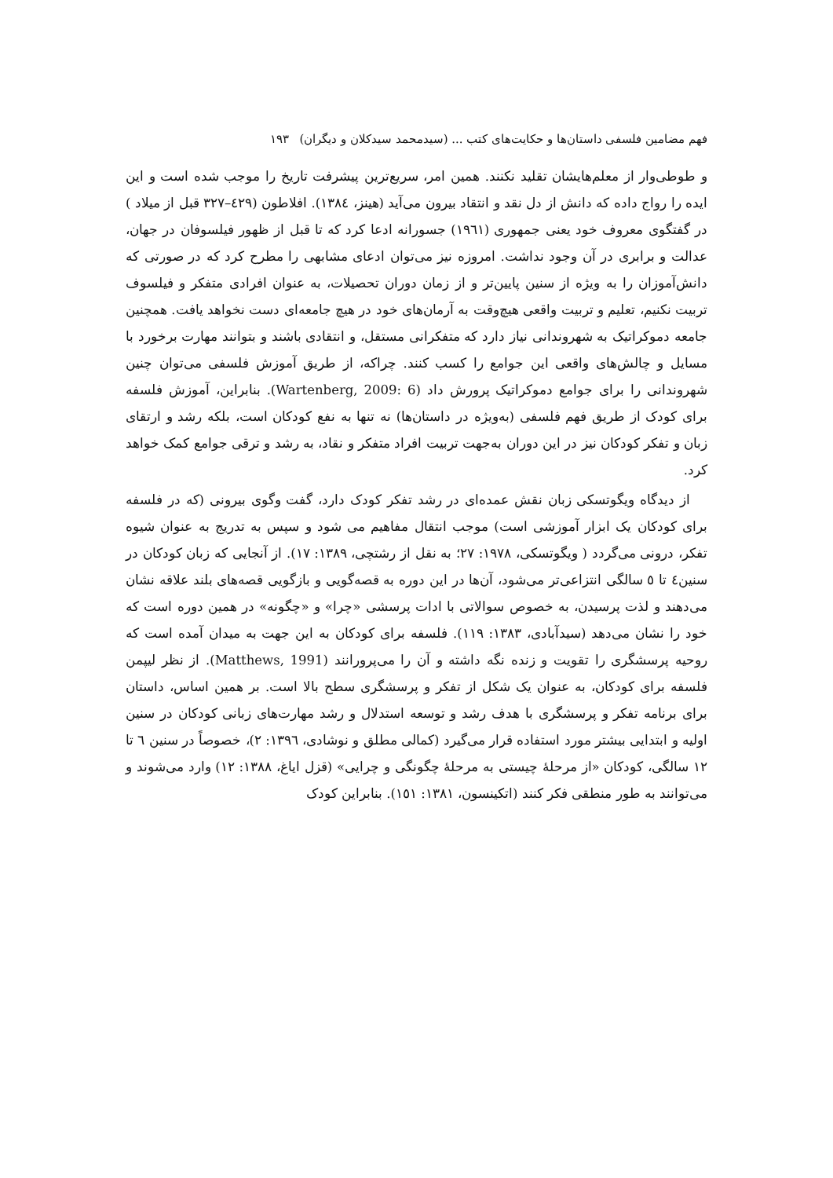فهم مضامین فلسفی داستان‌ها و حکایت‌های کتب ... (سیدمحمد سیدکلان و دیگران) ۱۹۳
و طوطی‌وار از معلم‌هایشان تقلید نکنند. همین امر، سریع‌ترین پیشرفت تاریخ را موجب شده است و این ایده را رواج داده که دانش از دل نقد و انتقاد بیرون می‌آید (هینز، ١٣٨٤). افلاطون (٤٢٩–٣٢٧ قبل از میلاد ) در گفتگوی معروف خود یعنی جمهوری (١٩٦١) جسورانه ادعا کرد که تا قبل از ظهور فیلسوفان در جهان، عدالت و برابری در آن وجود نداشت. امروزه نیز می‌توان ادعای مشابهی را مطرح کرد که در صورتی که دانش‌آموزان را به ویژه از سنین پایین‌تر و از زمان دوران تحصیلات، به عنوان افرادی متفکر و فیلسوف تربیت نکنیم، تعلیم و تربیت واقعی هیچ‌وقت به آرمان‌های خود در هیچ جامعه‌ای دست نخواهد یافت. همچنین جامعه دموکراتیک به شهروندانی نیاز دارد که متفکرانی مستقل، و انتقادی باشند و بتوانند مهارت برخورد با مسایل و چالش‌های واقعی این جوامع را کسب کنند. چراکه، از طریق آموزش فلسفی می‌توان چنین شهروندانی را برای جوامع دموکراتیک پرورش داد (Wartenberg, 2009: 6). بنابراین، آموزش فلسفه برای کودک از طریق فهم فلسفی (به‌ویژه در داستان‌ها) نه تنها به نفع کودکان است، بلکه رشد و ارتقای زبان و تفکر کودکان نیز در این دوران به‌جهت تربیت افراد متفکر و نقاد، به رشد و ترقی جوامع کمک خواهد کرد.
از دیدگاه ویگوتسکی زبان نقش عمده‌ای در رشد تفکر کودک دارد، گفت وگوی بیرونی (که در فلسفه برای کودکان یک ابزار آموزشی است) موجب انتقال مفاهیم می شود و سپس به تدریج به عنوان شیوه تفکر، درونی می‌گردد ( ویگوتسکی، ١٩٧٨: ٢٧؛ به نقل از رشتچی، ١٣٨٩: ١٧). از آنجایی که زبان کودکان در سنین٤ تا ٥ سالگی انتزاعی‌تر می‌شود، آن‌ها در این دوره به قصه‌گویی و بازگویی قصه‌های بلند علاقه نشان می‌دهند و لذت پرسیدن، به خصوص سوالاتی با ادات پرسشی «چرا» و «چگونه» در همین دوره است که خود را نشان می‌دهد (سیدآبادی، ١٣٨٣: ١١٩). فلسفه برای کودکان به این جهت به میدان آمده است که روحیه پرسشگری را تقویت و زنده نگه داشته و آن را می‌پرورانند (Matthews, 1991). از نظر لیپمن فلسفه برای کودکان، به عنوان یک شکل از تفکر و پرسشگری سطح بالا است. بر همین اساس، داستان برای برنامه تفکر و پرسشگری با هدف رشد و توسعه استدلال و رشد مهارت‌های زبانی کودکان در سنین اولیه و ابتدایی بیشتر مورد استفاده قرار می‌گیرد (کمالی مطلق و نوشادی، ١٣٩٦: ٢)، خصوصاً در سنین ٦ تا ١٢ سالگی، کودکان «از مرحلهٔ چیستی به مرحلهٔ چگونگی و چرایی» (قزل ایاغ، ١٣٨٨: ١٢) وارد می‌شوند و می‌توانند به طور منطقی فکر کنند (اتکینسون، ١٣٨١: ١٥١). بنابراین کودک